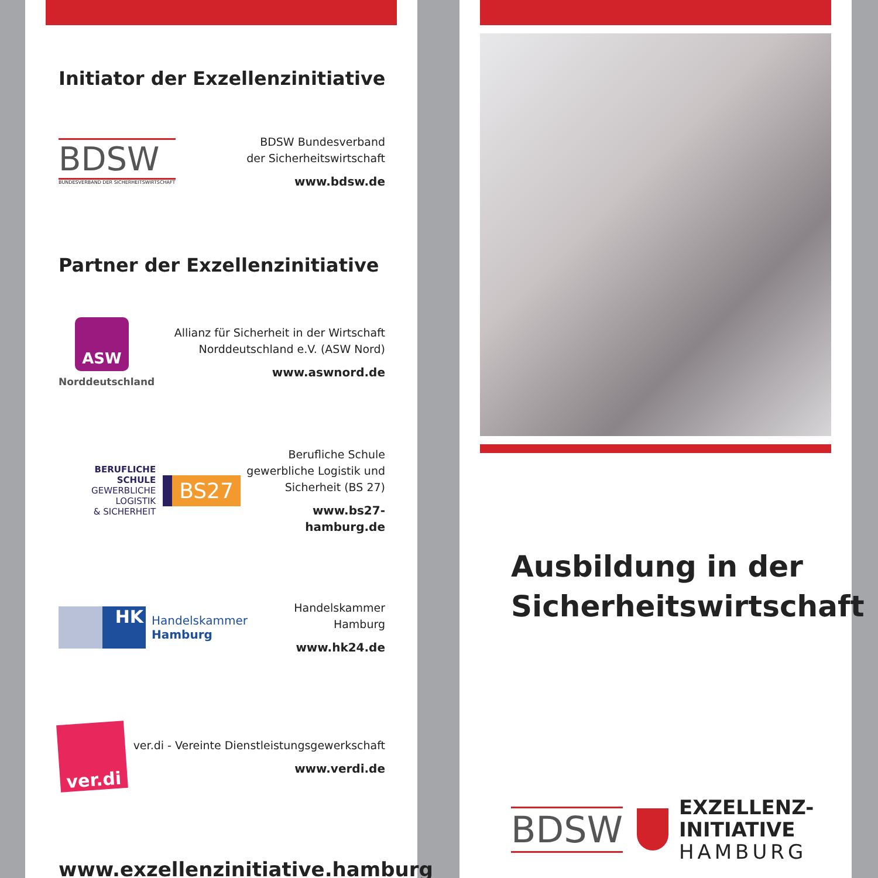Initiator der Exzellenzinitiative
BDSW
BUNDESVERBAND DER SICHERHEITSWIRTSCHAFT
BDSW Bundesverband
der Sicherheitswirtschaft
www.bdsw.de
Partner der Exzellenzinitiative
ASW
Norddeutschland
Allianz für Sicherheit in der Wirtschaft
Norddeutschland e.V. (ASW Nord)
www.aswnord.de
BERUFLICHE SCHULE
GEWERBLICHE LOGISTIK
& SICHERHEIT
BS27
Berufliche Schule
gewerbliche Logistik und
Sicherheit (BS 27)
www.bs27-hamburg.de
HK
Handelskammer
Hamburg
Handelskammer Hamburg
www.hk24.de
ver.di
ver.di - Vereinte Dienstleistungsgewerkschaft
www.verdi.de
www.exzellenzinitiative.hamburg
Ausbildung in der
Sicherheitswirtschaft
BDSW
EXZELLENZ-
INITIATIVE
HAMBURG